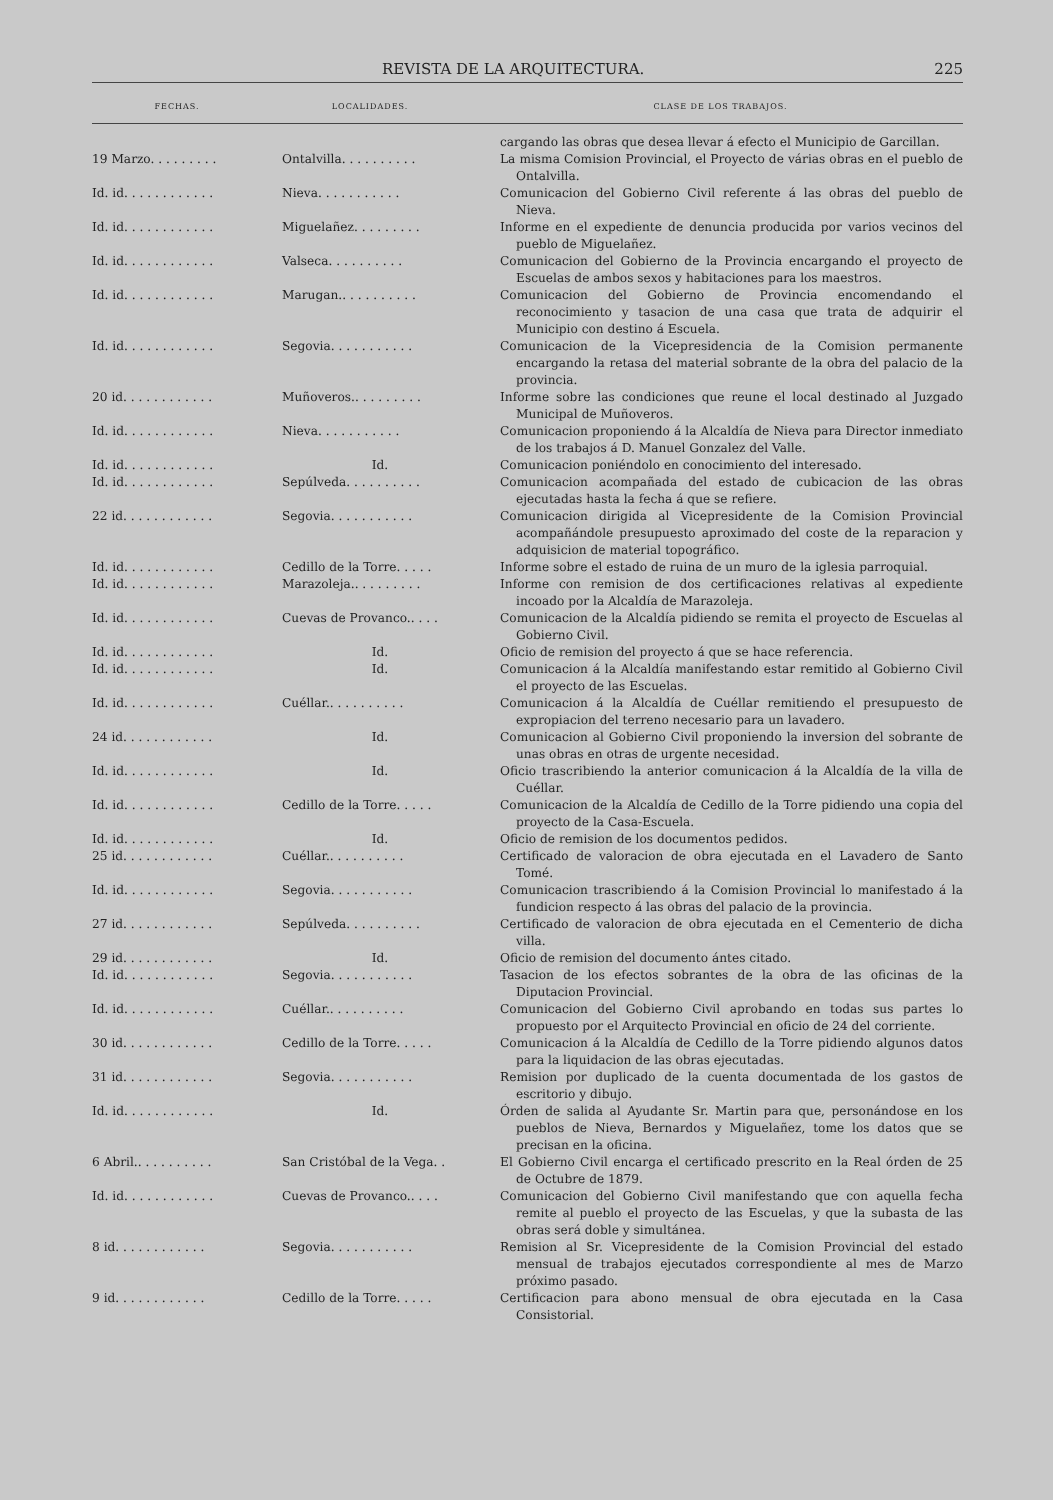REVISTA DE LA ARQUITECTURA. 225
| FECHAS. | LOCALIDADES. | CLASE DE LOS TRABAJOS. |
| --- | --- | --- |
| | | cargando las obras que desea llevar á efecto el Municipio de Garcillan. |
| 19 Marzo. . . . . . . . . | Ontalvilla. . . . . . . . . . | La misma Comision Provincial, el Proyecto de várias obras en el pueblo de Ontalvilla. |
| Id. id. . . . . . . . . . . . | Nieva. . . . . . . . . . . | Comunicacion del Gobierno Civil referente á las obras del pueblo de Nieva. |
| Id. id. . . . . . . . . . . . | Miguelañez. . . . . . . . . | Informe en el expediente de denuncia producida por varios vecinos del pueblo de Miguelañez. |
| Id. id. . . . . . . . . . . . | Valseca. . . . . . . . . . | Comunicacion del Gobierno de la Provincia encargando el proyecto de Escuelas de ambos sexos y habitaciones para los maestros. |
| Id. id. . . . . . . . . . . . | Marugan.. . . . . . . . . . | Comunicacion del Gobierno de Provincia encomendando el reconocimiento y tasacion de una casa que trata de adquirir el Municipio con destino á Escuela. |
| Id. id. . . . . . . . . . . . | Segovia. . . . . . . . . . . | Comunicacion de la Vicepresidencia de la Comision permanente encargando la retasa del material sobrante de la obra del palacio de la provincia. |
| 20 id. . . . . . . . . . . . | Muñoveros.. . . . . . . . . | Informe sobre las condiciones que reune el local destinado al Juzgado Municipal de Muñoveros. |
| Id. id. . . . . . . . . . . . | Nieva. . . . . . . . . . . | Comunicacion proponiendo á la Alcaldía de Nieva para Director inmediato de los trabajos á D. Manuel Gonzalez del Valle. |
| Id. id. . . . . . . . . . . . | Id. | Comunicacion poniéndolo en conocimiento del interesado. |
| Id. id. . . . . . . . . . . . | Sepúlveda. . . . . . . . . . | Comunicacion acompañada del estado de cubicacion de las obras ejecutadas hasta la fecha á que se refiere. |
| 22 id. . . . . . . . . . . . | Segovia. . . . . . . . . . . | Comunicacion dirigida al Vicepresidente de la Comision Provincial acompañándole presupuesto aproximado del coste de la reparacion y adquisicion de material topográfico. |
| Id. id. . . . . . . . . . . . | Cedillo de la Torre. . . . . | Informe sobre el estado de ruina de un muro de la iglesia parroquial. |
| Id. id. . . . . . . . . . . . | Marazoleja.. . . . . . . . . | Informe con remision de dos certificaciones relativas al expediente incoado por la Alcaldía de Marazoleja. |
| Id. id. . . . . . . . . . . . | Cuevas de Provanco.. . . . | Comunicacion de la Alcaldía pidiendo se remita el proyecto de Escuelas al Gobierno Civil. |
| Id. id. . . . . . . . . . . . | Id. | Oficio de remision del proyecto á que se hace referencia. |
| Id. id. . . . . . . . . . . . | Id. | Comunicacion á la Alcaldía manifestando estar remitido al Gobierno Civil el proyecto de las Escuelas. |
| Id. id. . . . . . . . . . . . | Cuéllar.. . . . . . . . . . | Comunicacion á la Alcaldía de Cuéllar remitiendo el presupuesto de expropiacion del terreno necesario para un lavadero. |
| 24 id. . . . . . . . . . . . | Id. | Comunicacion al Gobierno Civil proponiendo la inversion del sobrante de unas obras en otras de urgente necesidad. |
| Id. id. . . . . . . . . . . . | Id. | Oficio trascribiendo la anterior comunicacion á la Alcaldía de la villa de Cuéllar. |
| Id. id. . . . . . . . . . . . | Cedillo de la Torre. . . . . | Comunicacion de la Alcaldía de Cedillo de la Torre pidiendo una copia del proyecto de la Casa-Escuela. |
| Id. id. . . . . . . . . . . . | Id. | Oficio de remision de los documentos pedidos. |
| 25 id. . . . . . . . . . . . | Cuéllar.. . . . . . . . . . | Certificado de valoracion de obra ejecutada en el Lavadero de Santo Tomé. |
| Id. id. . . . . . . . . . . . | Segovia. . . . . . . . . . . | Comunicacion trascribiendo á la Comision Provincial lo manifestado á la fundicion respecto á las obras del palacio de la provincia. |
| 27 id. . . . . . . . . . . . | Sepúlveda. . . . . . . . . . | Certificado de valoracion de obra ejecutada en el Cementerio de dicha villa. |
| 29 id. . . . . . . . . . . . | Id. | Oficio de remision del documento ántes citado. |
| Id. id. . . . . . . . . . . . | Segovia. . . . . . . . . . . | Tasacion de los efectos sobrantes de la obra de las oficinas de la Diputacion Provincial. |
| Id. id. . . . . . . . . . . . | Cuéllar.. . . . . . . . . . | Comunicacion del Gobierno Civil aprobando en todas sus partes lo propuesto por el Arquitecto Provincial en oficio de 24 del corriente. |
| 30 id. . . . . . . . . . . . | Cedillo de la Torre. . . . . | Comunicacion á la Alcaldía de Cedillo de la Torre pidiendo algunos datos para la liquidacion de las obras ejecutadas. |
| 31 id. . . . . . . . . . . . | Segovia. . . . . . . . . . . | Remision por duplicado de la cuenta documentada de los gastos de escritorio y dibujo. |
| Id. id. . . . . . . . . . . . | Id. | Órden de salida al Ayudante Sr. Martin para que, personándose en los pueblos de Nieva, Bernardos y Miguelañez, tome los datos que se precisan en la oficina. |
| 6 Abril.. . . . . . . . . . | San Cristóbal de la Vega. . | El Gobierno Civil encarga el certificado prescrito en la Real órden de 25 de Octubre de 1879. |
| Id. id. . . . . . . . . . . . | Cuevas de Provanco.. . . . | Comunicacion del Gobierno Civil manifestando que con aquella fecha remite al pueblo el proyecto de las Escuelas, y que la subasta de las obras será doble y simultánea. |
| 8 id. . . . . . . . . . . . | Segovia. . . . . . . . . . . | Remision al Sr. Vicepresidente de la Comision Provincial del estado mensual de trabajos ejecutados correspondiente al mes de Marzo próximo pasado. |
| 9 id. . . . . . . . . . . . | Cedillo de la Torre. . . . . | Certificacion para abono mensual de obra ejecutada en la Casa Consistorial. |